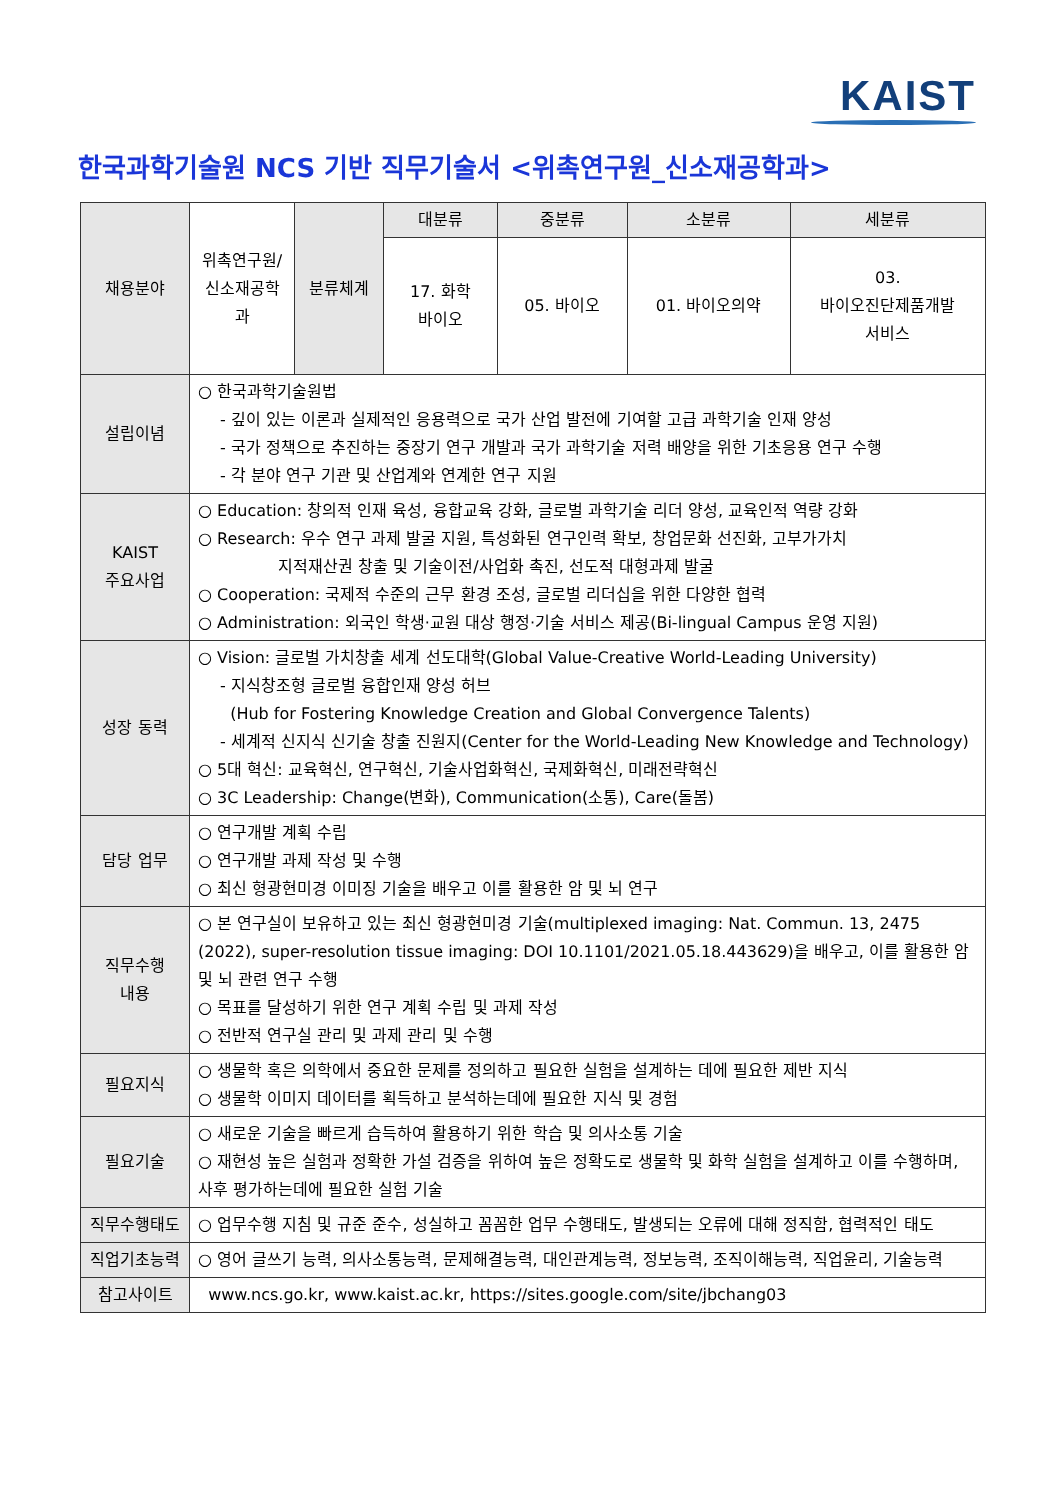KAIST
한국과학기술원 NCS 기반 직무기술서 <위촉연구원_신소재공학과>
| 채용분야 | 위촉연구원/ 신소재공학과 | 분류체계 | 대분류 | 중분류 | 소분류 | 세분류 |
| | | | 17. 화학 바이오 | 05. 바이오 | 01. 바이오의약 | 03. 바이오진단제품개발 서비스 |
| 설립이념 | ○ 한국과학기술원법 - 깊이 있는 이론과 실제적인 응용력으로 국가 산업 발전에 기여할 고급 과학기술 인재 양성 - 국가 정책으로 추진하는 중장기 연구 개발과 국가 과학기술 저력 배양을 위한 기초응용 연구 수행 - 각 분야 연구 기관 및 산업계와 연계한 연구 지원 | | | | | |
| KAIST 주요사업 | ○ Education: 창의적 인재 육성, 융합교육 강화, 글로벌 과학기술 리더 양성, 교육인적 역량 강화 ○ Research: 우수 연구 과제 발굴 지원, 특성화된 연구인력 확보, 창업문화 선진화, 고부가가치 지적재산권 창출 및 기술이전/사업화 촉진, 선도적 대형과제 발굴 ○ Cooperation: 국제적 수준의 근무 환경 조성, 글로벌 리더십을 위한 다양한 협력 ○ Administration: 외국인 학생·교원 대상 행정·기술 서비스 제공(Bi-lingual Campus 운영 지원) | | | | | |
| 성장 동력 | ○ Vision: 글로벌 가치창출 세계 선도대학(Global Value-Creative World-Leading University) - 지식창조형 글로벌 융합인재 양성 허브 (Hub for Fostering Knowledge Creation and Global Convergence Talents) - 세계적 신지식 신기술 창출 진원지(Center for the World-Leading New Knowledge and Technology) ○ 5대 혁신: 교육혁신, 연구혁신, 기술사업화혁신, 국제화혁신, 미래전략혁신 ○ 3C Leadership: Change(변화), Communication(소통), Care(돌봄) | | | | | |
| 담당 업무 | ○ 연구개발 계획 수립 ○ 연구개발 과제 작성 및 수행 ○ 최신 형광현미경 이미징 기술을 배우고 이를 활용한 암 및 뇌 연구 | | | | | |
| 직무수행 내용 | ○ 본 연구실이 보유하고 있는 최신 형광현미경 기술(multiplexed imaging: Nat. Commun. 13, 2475 (2022), super-resolution tissue imaging: DOI 10.1101/2021.05.18.443629)을 배우고, 이를 활용한 암 및 뇌 관련 연구 수행 ○ 목표를 달성하기 위한 연구 계획 수립 및 과제 작성 ○ 전반적 연구실 관리 및 과제 관리 및 수행 | | | | | |
| 필요지식 | ○ 생물학 혹은 의학에서 중요한 문제를 정의하고 필요한 실험을 설계하는 데에 필요한 제반 지식 ○ 생물학 이미지 데이터를 획득하고 분석하는데에 필요한 지식 및 경험 | | | | | |
| 필요기술 | ○ 새로운 기술을 빠르게 습득하여 활용하기 위한 학습 및 의사소통 기술 ○ 재현성 높은 실험과 정확한 가설 검증을 위하여 높은 정확도로 생물학 및 화학 실험을 설계하고 이를 수행하며, 사후 평가하는데에 필요한 실험 기술 | | | | | |
| 직무수행태도 | ○ 업무수행 지침 및 규준 준수, 성실하고 꼼꼼한 업무 수행태도, 발생되는 오류에 대해 정직함, 협력적인 태도 | | | | | |
| 직업기초능력 | ○ 영어 글쓰기 능력, 의사소통능력, 문제해결능력, 대인관계능력, 정보능력, 조직이해능력, 직업윤리, 기술능력 | | | | | |
| 참고사이트 | www.ncs.go.kr, www.kaist.ac.kr, https://sites.google.com/site/jbchang03 | | | | | |